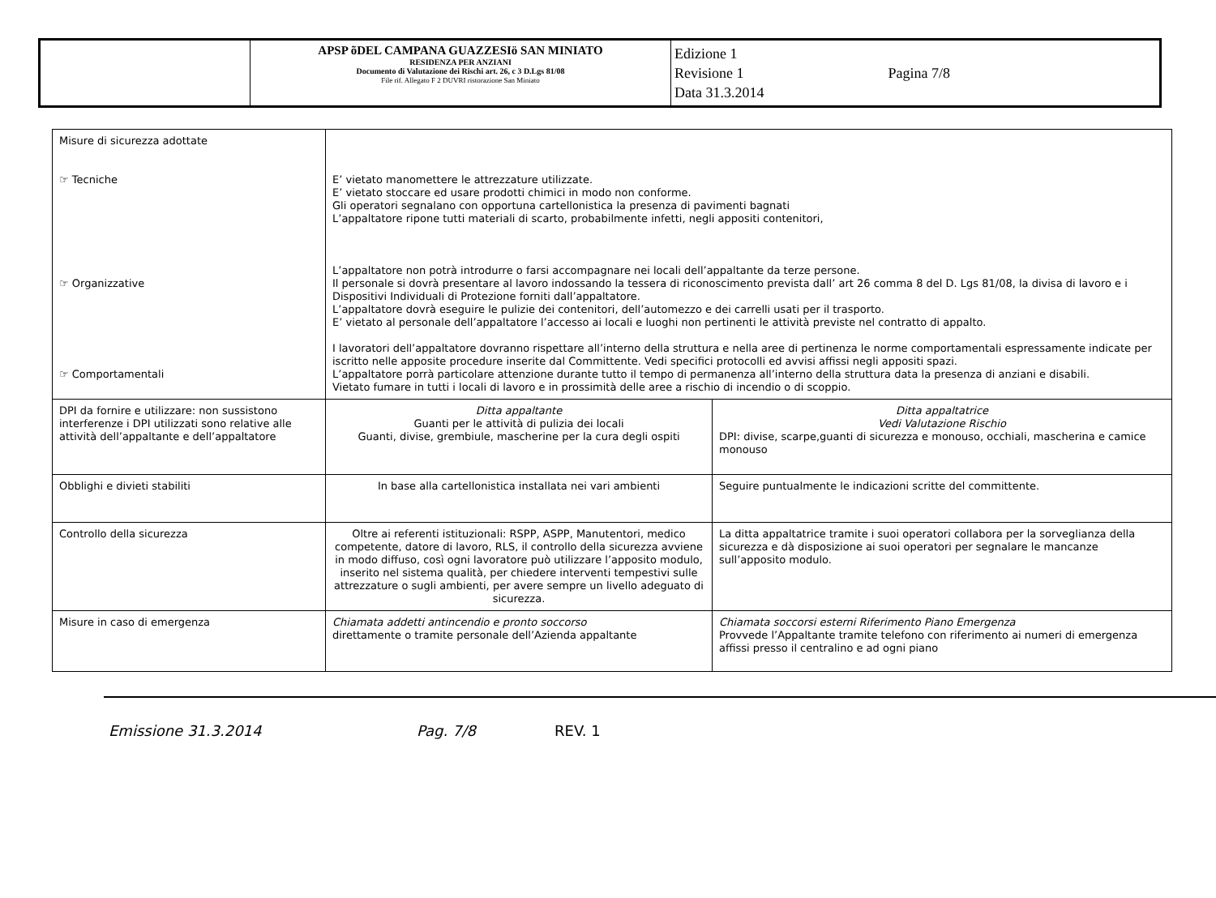| | APSP õDEL CAMPANA GUAZZESIö SAN MINIATO RESIDENZA PER ANZIANI Documento di Valutazione dei Rischi art. 26, c 3 D.Lgs 81/08 File rif. Allegato F 2 DUVRI ristorazione San Miniato | Edizione 1 Revisione 1 Data 31.3.2014 Pagina 7/8 |
| Misure di sicurezza adottate ☞ Tecniche ☞ Organizzative ☞ Comportamentali | E’ vietato manomettere le attrezzature utilizzate. E’ vietato stoccare ed usare prodotti chimici in modo non conforme. Gli operatori segnalano con opportuna cartellonistica la presenza di pavimenti bagnati L’appaltatore ripone tutti materiali di scarto, probabilmente infetti, negli appositi contenitori, L’appaltatore non potrà introdurre o farsi accompagnare nei locali dell’appaltante da terze persone. Il personale si dovrà presentare al lavoro indossando la tessera di riconoscimento prevista dall’ art 26 comma 8 del D. Lgs 81/08, la divisa di lavoro e i Dispositivi Individuali di Protezione forniti dall’appaltatore. L’appaltatore dovrà eseguire le pulizie dei contenitori, dell’automezzo e dei carrelli usati per il trasporto. E’ vietato al personale dell’appaltatore l’accesso ai locali e luoghi non pertinenti le attività previste nel contratto di appalto. I lavoratori dell’appaltatore dovranno rispettare all’interno della struttura e nella aree di pertinenza le norme comportamentali espressamente indicate per iscritto nelle apposite procedure inserite dal Committente. Vedi specifici protocolli ed avvisi affissi negli appositi spazi. L’appaltatore porrà particolare attenzione durante tutto il tempo di permanenza all’interno della struttura data la presenza di anziani e disabili. Vietato fumare in tutti i locali di lavoro e in prossimità delle aree a rischio di incendio o di scoppio. | |
| DPI da fornire e utilizzare: non sussistono interferenze i DPI utilizzati sono relative alle attività dell’appaltante e dell’appaltatore | Ditta appaltante Guanti per le attività di pulizia dei locali Guanti, divise, grembiule, mascherine per la cura degli ospiti | Ditta appaltatrice Vedi Valutazione Rischio DPI: divise, scarpe,guanti di sicurezza e monouso, occhiali, mascherina e camice monouso |
| Obblighi e divieti stabiliti | In base alla cartellonistica installata nei vari ambienti | Seguire puntualmente le indicazioni scritte del committente. |
| Controllo della sicurezza | Oltre ai referenti istituzionali: RSPP, ASPP, Manutentori, medico competente, datore di lavoro, RLS, il controllo della sicurezza avviene in modo diffuso, così ogni lavoratore può utilizzare l’apposito modulo, inserito nel sistema qualità, per chiedere interventi tempestivi sulle attrezzature o sugli ambienti, per avere sempre un livello adeguato di sicurezza. | La ditta appaltatrice tramite i suoi operatori collabora per la sorveglianza della sicurezza e dà disposizione ai suoi operatori per segnalare le mancanze sull’apposito modulo. |
| Misure in caso di emergenza | Chiamata addetti antincendio e pronto soccorso direttamente o tramite personale dell’Azienda appaltante | Chiamata soccorsi esterni Riferimento Piano Emergenza Provvede l’Appaltante tramite telefono con riferimento ai numeri di emergenza affissi presso il centralino e ad ogni piano |
Emissione 31.3.2014 Pag. 7/8 REV. 1